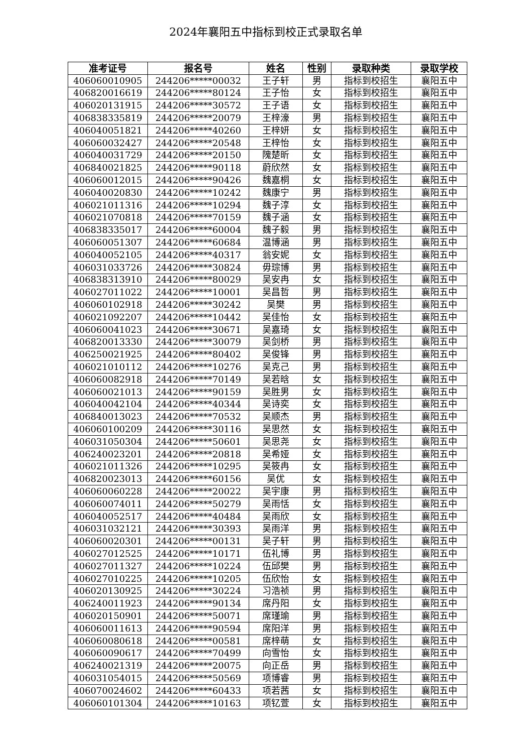2024年襄阳五中指标到校正式录取名单
| 准考证号 | 报名号 | 姓名 | 性别 | 录取种类 | 录取学校 |
| --- | --- | --- | --- | --- | --- |
| 406060010905 | 244206*****00032 | 王子轩 | 男 | 指标到校招生 | 襄阳五中 |
| 406820016619 | 244206*****80124 | 王子怡 | 女 | 指标到校招生 | 襄阳五中 |
| 406020131915 | 244206*****30572 | 王子语 | 女 | 指标到校招生 | 襄阳五中 |
| 406838335819 | 244206*****20079 | 王梓濠 | 男 | 指标到校招生 | 襄阳五中 |
| 406040051821 | 244206*****40260 | 王梓妍 | 女 | 指标到校招生 | 襄阳五中 |
| 406060032427 | 244206*****20548 | 王梓怡 | 女 | 指标到校招生 | 襄阳五中 |
| 406040031729 | 244206*****20150 | 隗楚昕 | 女 | 指标到校招生 | 襄阳五中 |
| 406840021825 | 244206*****90118 | 蔚欣然 | 女 | 指标到校招生 | 襄阳五中 |
| 406060012015 | 244206*****90426 | 魏嘉桐 | 女 | 指标到校招生 | 襄阳五中 |
| 406040020830 | 244206*****10242 | 魏康宁 | 男 | 指标到校招生 | 襄阳五中 |
| 406021011316 | 244206*****10294 | 魏子淳 | 女 | 指标到校招生 | 襄阳五中 |
| 406021070818 | 244206*****70159 | 魏子涵 | 女 | 指标到校招生 | 襄阳五中 |
| 406838335017 | 244206*****60004 | 魏子毅 | 男 | 指标到校招生 | 襄阳五中 |
| 406060051307 | 244206*****60684 | 温博涵 | 男 | 指标到校招生 | 襄阳五中 |
| 406040052105 | 244206*****40317 | 翁安妮 | 女 | 指标到校招生 | 襄阳五中 |
| 406031033726 | 244206*****30824 | 毋琮博 | 男 | 指标到校招生 | 襄阳五中 |
| 406838313910 | 244206*****80029 | 吴安冉 | 女 | 指标到校招生 | 襄阳五中 |
| 406027011022 | 244206*****10001 | 吴昌哲 | 男 | 指标到校招生 | 襄阳五中 |
| 406060102918 | 244206*****30242 | 吴樊 | 男 | 指标到校招生 | 襄阳五中 |
| 406021092207 | 244206*****10442 | 吴佳怡 | 女 | 指标到校招生 | 襄阳五中 |
| 406060041023 | 244206*****30671 | 吴嘉琦 | 女 | 指标到校招生 | 襄阳五中 |
| 406820013330 | 244206*****30079 | 吴剑桥 | 男 | 指标到校招生 | 襄阳五中 |
| 406250021925 | 244206*****80402 | 吴俊锋 | 男 | 指标到校招生 | 襄阳五中 |
| 406021010112 | 244206*****10276 | 吴克己 | 男 | 指标到校招生 | 襄阳五中 |
| 406060082918 | 244206*****70149 | 吴若晗 | 女 | 指标到校招生 | 襄阳五中 |
| 406060021013 | 244206*****90159 | 吴胜男 | 女 | 指标到校招生 | 襄阳五中 |
| 406040042104 | 244206*****40344 | 吴诗奕 | 女 | 指标到校招生 | 襄阳五中 |
| 406840013023 | 244206*****70532 | 吴顺杰 | 男 | 指标到校招生 | 襄阳五中 |
| 406060100209 | 244206*****30116 | 吴思然 | 女 | 指标到校招生 | 襄阳五中 |
| 406031050304 | 244206*****50601 | 吴思尧 | 女 | 指标到校招生 | 襄阳五中 |
| 406240023201 | 244206*****20818 | 吴希娅 | 女 | 指标到校招生 | 襄阳五中 |
| 406021011326 | 244206*****10295 | 吴筱冉 | 女 | 指标到校招生 | 襄阳五中 |
| 406820023013 | 244206*****60156 | 吴优 | 女 | 指标到校招生 | 襄阳五中 |
| 406060060228 | 244206*****20022 | 吴宇康 | 男 | 指标到校招生 | 襄阳五中 |
| 406060074011 | 244206*****50279 | 吴雨恬 | 女 | 指标到校招生 | 襄阳五中 |
| 406040052517 | 244206*****40484 | 吴雨欣 | 女 | 指标到校招生 | 襄阳五中 |
| 406031032121 | 244206*****30393 | 吴雨洋 | 男 | 指标到校招生 | 襄阳五中 |
| 406060020301 | 244206*****00131 | 吴子轩 | 男 | 指标到校招生 | 襄阳五中 |
| 406027012525 | 244206*****10171 | 伍礼博 | 男 | 指标到校招生 | 襄阳五中 |
| 406027011327 | 244206*****10224 | 伍邱樊 | 男 | 指标到校招生 | 襄阳五中 |
| 406027010225 | 244206*****10205 | 伍欣怡 | 女 | 指标到校招生 | 襄阳五中 |
| 406020130925 | 244206*****30224 | 习浩祯 | 男 | 指标到校招生 | 襄阳五中 |
| 406240011923 | 244206*****90134 | 席丹阳 | 女 | 指标到校招生 | 襄阳五中 |
| 406020150901 | 244206*****50071 | 席瑾瑜 | 男 | 指标到校招生 | 襄阳五中 |
| 406060011613 | 244206*****90594 | 席阳洋 | 男 | 指标到校招生 | 襄阳五中 |
| 406060080618 | 244206*****00581 | 席梓萌 | 女 | 指标到校招生 | 襄阳五中 |
| 406060090617 | 244206*****70499 | 向雪怡 | 女 | 指标到校招生 | 襄阳五中 |
| 406240021319 | 244206*****20075 | 向正岳 | 男 | 指标到校招生 | 襄阳五中 |
| 406031054015 | 244206*****50569 | 项博睿 | 男 | 指标到校招生 | 襄阳五中 |
| 406070024602 | 244206*****60433 | 项若茜 | 女 | 指标到校招生 | 襄阳五中 |
| 406060101304 | 244206*****10163 | 项钇萱 | 女 | 指标到校招生 | 襄阳五中 |